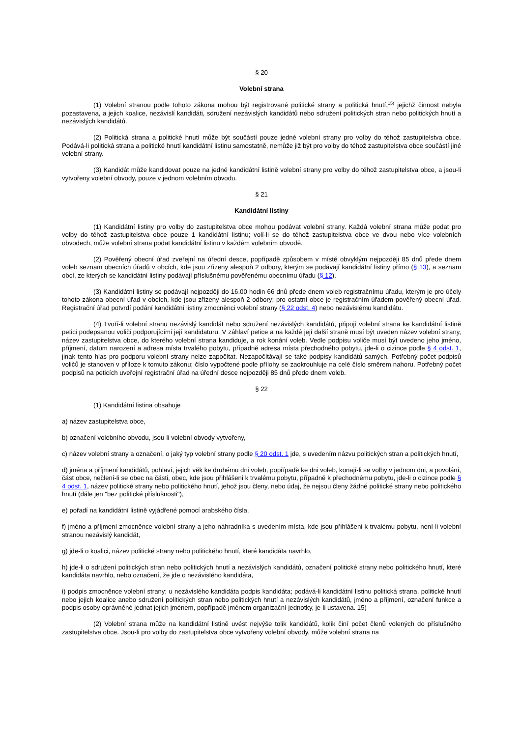§ 20
Volební strana
(1) Volební stranou podle tohoto zákona mohou být registrované politické strany a politická hnutí,<sup>15)</sup> jejichž činnost nebyla pozastavena, a jejich koalice, nezávislí kandidáti, sdružení nezávislých kandidátů nebo sdružení politických stran nebo politických hnutí a nezávislých kandidátů.
(2) Politická strana a politické hnutí může být součástí pouze jedné volební strany pro volby do téhož zastupitelstva obce. Podává-li politická strana a politické hnutí kandidátní listinu samostatně, nemůže již být pro volby do téhož zastupitelstva obce součástí jiné volební strany.
(3) Kandidát může kandidovat pouze na jedné kandidátní listině volební strany pro volby do téhož zastupitelstva obce, a jsou-li vytvořeny volební obvody, pouze v jednom volebním obvodu.
§ 21
Kandidátní listiny
(1) Kandidátní listiny pro volby do zastupitelstva obce mohou podávat volební strany. Každá volební strana může podat pro volby do téhož zastupitelstva obce pouze 1 kandidátní listinu; volí-li se do téhož zastupitelstva obce ve dvou nebo více volebních obvodech, může volební strana podat kandidátní listinu v každém volebním obvodě.
(2) Pověřený obecní úřad zveřejní na úřední desce, popřípadě způsobem v místě obvyklým nejpozději 85 dnů přede dnem voleb seznam obecních úřadů v obcích, kde jsou zřízeny alespoň 2 odbory, kterým se podávají kandidátní listiny přímo (§ 13), a seznam obcí, ze kterých se kandidátní listiny podávají příslušnému pověřenému obecnímu úřadu (§ 12).
(3) Kandidátní listiny se podávají nejpozději do 16.00 hodin 66 dnů přede dnem voleb registračnímu úřadu, kterým je pro účely tohoto zákona obecní úřad v obcích, kde jsou zřízeny alespoň 2 odbory; pro ostatní obce je registračním úřadem pověřený obecní úřad. Registrační úřad potvrdí podání kandidátní listiny zmocněnci volební strany (§ 22 odst. 4) nebo nezávislému kandidátu.
(4) Tvoří-li volební stranu nezávislý kandidát nebo sdružení nezávislých kandidátů, připojí volební strana ke kandidátní listině petici podepsanou voliči podporujícími její kandidaturu. V záhlaví petice a na každé její další straně musí být uveden název volební strany, název zastupitelstva obce, do kterého volební strana kandiduje, a rok konání voleb. Vedle podpisu voliče musí být uvedeno jeho jméno, příjmení, datum narození a adresa místa trvalého pobytu, případně adresa místa přechodného pobytu, jde-li o cizince podle § 4 odst. 1, jinak tento hlas pro podporu volební strany nelze započítat. Nezapočítávají se také podpisy kandidátů samých. Potřebný počet podpisů voličů je stanoven v příloze k tomuto zákonu; číslo vypočtené podle přílohy se zaokrouhluje na celé číslo směrem nahoru. Potřebný počet podpisů na peticích uveřejní registrační úřad na úřední desce nejpozději 85 dnů přede dnem voleb.
§ 22
(1) Kandidátní listina obsahuje
a) název zastupitelstva obce,
b) označení volebního obvodu, jsou-li volební obvody vytvořeny,
c) název volební strany a označení, o jaký typ volební strany podle § 20 odst. 1 jde, s uvedením názvu politických stran a politických hnutí,
d) jména a příjmení kandidátů, pohlaví, jejich věk ke druhému dni voleb, popřípadě ke dni voleb, konají-li se volby v jednom dni, a povolání, část obce, nečlení-li se obec na části, obec, kde jsou přihlášeni k trvalému pobytu, případně k přechodnému pobytu, jde-li o cizince podle § 4 odst. 1, název politické strany nebo politického hnutí, jehož jsou členy, nebo údaj, že nejsou členy žádné politické strany nebo politického hnutí (dále jen "bez politické příslušnosti"),
e) pořadí na kandidátní listině vyjádřené pomocí arabského čísla,
f) jméno a příjmení zmocněnce volební strany a jeho náhradníka s uvedením místa, kde jsou přihlášeni k trvalému pobytu, není-li volební stranou nezávislý kandidát,
g) jde-li o koalici, název politické strany nebo politického hnutí, které kandidáta navrhlo,
h) jde-li o sdružení politických stran nebo politických hnutí a nezávislých kandidátů, označení politické strany nebo politického hnutí, které kandidáta navrhlo, nebo označení, že jde o nezávislého kandidáta,
i) podpis zmocněnce volební strany; u nezávislého kandidáta podpis kandidáta; podává-li kandidátní listinu politická strana, politické hnutí nebo jejich koalice anebo sdružení politických stran nebo politických hnutí a nezávislých kandidátů, jméno a příjmení, označení funkce a podpis osoby oprávněné jednat jejich jménem, popřípadě jménem organizační jednotky, je-li ustavena. 15)
(2) Volební strana může na kandidátní listině uvést nejvýše tolik kandidátů, kolik činí počet členů volených do příslušného zastupitelstva obce. Jsou-li pro volby do zastupitelstva obce vytvořeny volební obvody, může volební strana na